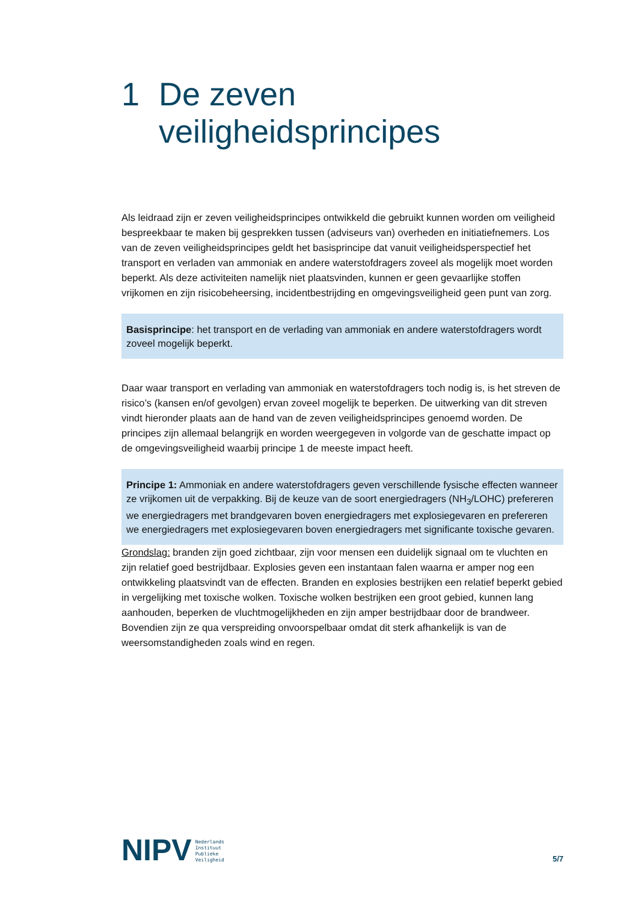1 De zeven veiligheidsprincipes
Als leidraad zijn er zeven veiligheidsprincipes ontwikkeld die gebruikt kunnen worden om veiligheid bespreekbaar te maken bij gesprekken tussen (adviseurs van) overheden en initiatiefnemers. Los van de zeven veiligheidsprincipes geldt het basisprincipe dat vanuit veiligheidsperspectief het transport en verladen van ammoniak en andere waterstofdragers zoveel als mogelijk moet worden beperkt. Als deze activiteiten namelijk niet plaatsvinden, kunnen er geen gevaarlijke stoffen vrijkomen en zijn risicobeheersing, incidentbestrijding en omgevingsveiligheid geen punt van zorg.
Basisprincipe: het transport en de verlading van ammoniak en andere waterstofdragers wordt zoveel mogelijk beperkt.
Daar waar transport en verlading van ammoniak en waterstofdragers toch nodig is, is het streven de risico’s (kansen en/of gevolgen) ervan zoveel mogelijk te beperken. De uitwerking van dit streven vindt hieronder plaats aan de hand van de zeven veiligheidsprincipes genoemd worden. De principes zijn allemaal belangrijk en worden weergegeven in volgorde van de geschatte impact op de omgevingsveiligheid waarbij principe 1 de meeste impact heeft.
Principe 1: Ammoniak en andere waterstofdragers geven verschillende fysische effecten wanneer ze vrijkomen uit de verpakking. Bij de keuze van de soort energiedragers (NH<sub>3</sub>/LOHC) prefereren we energiedragers met brandgevaren boven energiedragers met explosiegevaren en prefereren we energiedragers met explosiegevaren boven energiedragers met significante toxische gevaren.
Grondslag: branden zijn goed zichtbaar, zijn voor mensen een duidelijk signaal om te vluchten en zijn relatief goed bestrijdbaar. Explosies geven een instantaan falen waarna er amper nog een ontwikkeling plaatsvindt van de effecten. Branden en explosies bestrijken een relatief beperkt gebied in vergelijking met toxische wolken. Toxische wolken bestrijken een groot gebied, kunnen lang aanhouden, beperken de vluchtmogelijkheden en zijn amper bestrijdbaar door de brandweer. Bovendien zijn ze qua verspreiding onvoorspelbaar omdat dit sterk afhankelijk is van de weersomstandigheden zoals wind en regen.
NIPV
Nederlands
Instituut
Publieke
Veiligheid
5/7